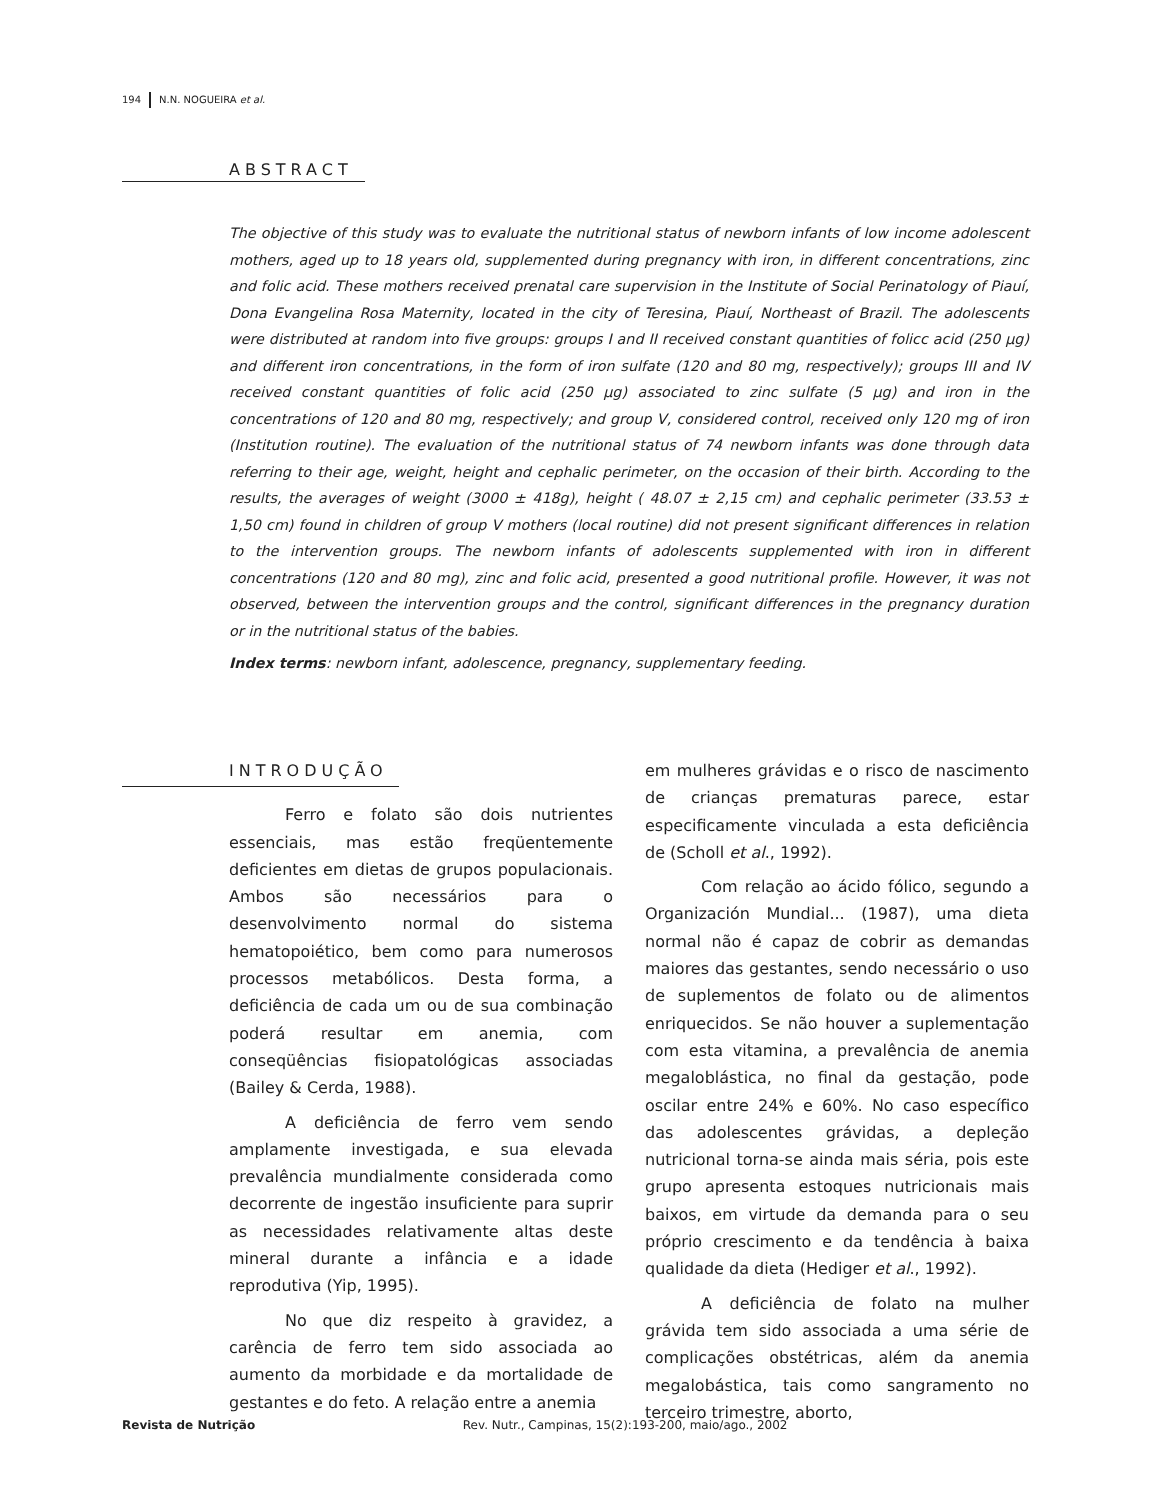194 N.N. NOGUEIRA et al.
ABSTRACT
The objective of this study was to evaluate the nutritional status of newborn infants of low income adolescent mothers, aged up to 18 years old, supplemented during pregnancy with iron, in different concentrations, zinc and folic acid. These mothers received prenatal care supervision in the Institute of Social Perinatology of Piauí, Dona Evangelina Rosa Maternity, located in the city of Teresina, Piauí, Northeast of Brazil. The adolescents were distributed at random into five groups: groups I and II received constant quantities of folicc acid (250 μg) and different iron concentrations, in the form of iron sulfate (120 and 80 mg, respectively); groups III and IV received constant quantities of folic acid (250 μg) associated to zinc sulfate (5 μg) and iron in the concentrations of 120 and 80 mg, respectively; and group V, considered control, received only 120 mg of iron (Institution routine). The evaluation of the nutritional status of 74 newborn infants was done through data referring to their age, weight, height and cephalic perimeter, on the occasion of their birth. According to the results, the averages of weight (3000 ± 418g), height ( 48.07 ± 2,15 cm) and cephalic perimeter (33.53 ± 1,50 cm) found in children of group V mothers (local routine) did not present significant differences in relation to the intervention groups. The newborn infants of adolescents supplemented with iron in different concentrations (120 and 80 mg), zinc and folic acid, presented a good nutritional profile. However, it was not observed, between the intervention groups and the control, significant differences in the pregnancy duration or in the nutritional status of the babies.
Index terms: newborn infant, adolescence, pregnancy, supplementary feeding.
INTRODUÇÃO
Ferro e folato são dois nutrientes essenciais, mas estão freqüentemente deficientes em dietas de grupos populacionais. Ambos são necessários para o desenvolvimento normal do sistema hematopoiético, bem como para numerosos processos metabólicos. Desta forma, a deficiência de cada um ou de sua combinação poderá resultar em anemia, com conseqüências fisiopatológicas associadas (Bailey & Cerda, 1988).
A deficiência de ferro vem sendo amplamente investigada, e sua elevada prevalência mundialmente considerada como decorrente de ingestão insuficiente para suprir as necessidades relativamente altas deste mineral durante a infância e a idade reprodutiva (Yip, 1995).
No que diz respeito à gravidez, a carência de ferro tem sido associada ao aumento da morbidade e da mortalidade de gestantes e do feto. A relação entre a anemia
em mulheres grávidas e o risco de nascimento de crianças prematuras parece, estar especificamente vinculada a esta deficiência de (Scholl et al., 1992).
Com relação ao ácido fólico, segundo a Organización Mundial... (1987), uma dieta normal não é capaz de cobrir as demandas maiores das gestantes, sendo necessário o uso de suplementos de folato ou de alimentos enriquecidos. Se não houver a suplementação com esta vitamina, a prevalência de anemia megaloblástica, no final da gestação, pode oscilar entre 24% e 60%. No caso específico das adolescentes grávidas, a depleção nutricional torna-se ainda mais séria, pois este grupo apresenta estoques nutricionais mais baixos, em virtude da demanda para o seu próprio crescimento e da tendência à baixa qualidade da dieta (Hediger et al., 1992).
A deficiência de folato na mulher grávida tem sido associada a uma série de complicações obstétricas, além da anemia megalobástica, tais como sangramento no terceiro trimestre, aborto,
Revista de Nutrição Rev. Nutr., Campinas, 15(2):193-200, maio/ago., 2002